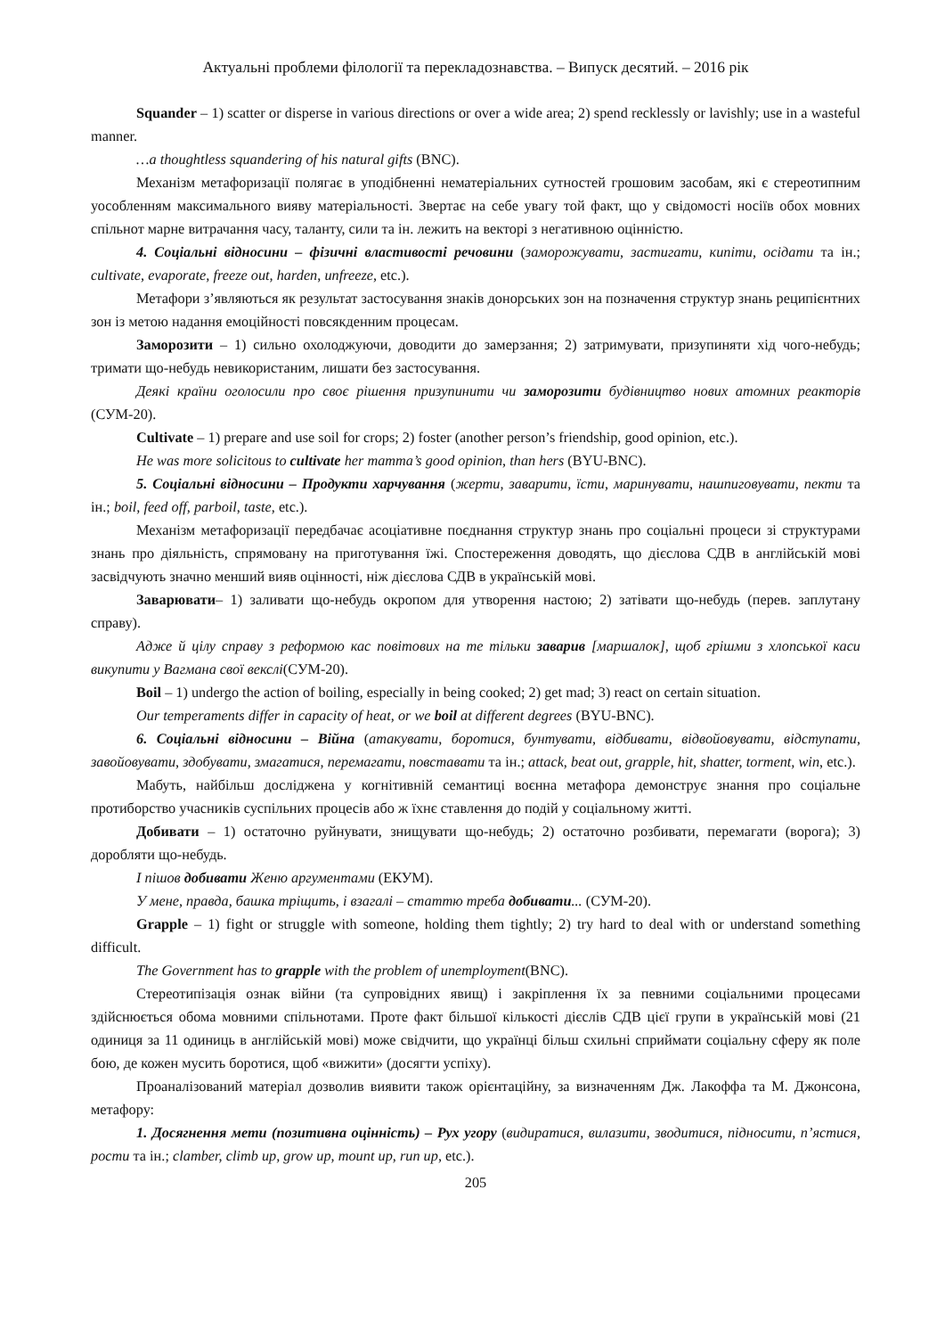Актуальні проблеми філології та перекладознавства. – Випуск десятий. – 2016 рік
Squander – 1) scatter or disperse in various directions or over a wide area; 2) spend recklessly or lavishly; use in a wasteful manner.
…a thoughtless squandering of his natural gifts (BNC).
Механізм метафоризації полягає в уподібненні нематеріальних сутностей грошовим засобам, які є стереотипним уособленням максимального вияву матеріальності. Звертає на себе увагу той факт, що у свідомості носіїв обох мовних спільнот марне витрачання часу, таланту, сили та ін. лежить на векторі з негативною оцінністю.
4. Соціальні відносини – фізичні властивості речовини (заморожувати, застигати, кипіти, осідати та ін.; cultivate, evaporate, freeze out, harden, unfreeze, etc.).
Метафори з’являються як результат застосування знаків донорських зон на позначення структур знань реципієнтних зон із метою надання емоційності повсякденним процесам.
Заморозити – 1) сильно охолоджуючи, доводити до замерзання; 2) затримувати, призупиняти хід чого-небудь; тримати що-небудь невикористаним, лишати без застосування.
Деякі країни оголосили про своє рішення призупинити чи заморозити будівництво нових атомних реакторів (СУМ-20).
Cultivate – 1) prepare and use soil for crops; 2) foster (another person’s friendship, good opinion, etc.).
He was more solicitous to cultivate her mamma’s good opinion, than hers (BYU-BNC).
5. Соціальні відносини – Продукти харчування (жерти, заварити, їсти, маринувати, нашпиговувати, пекти та ін.; boil, feed off, parboil, taste, etc.).
Механізм метафоризації передбачає асоціативне поєднання структур знань про соціальні процеси зі структурами знань про діяльність, спрямовану на приготування їжі. Спостереження доводять, що дієслова СДВ в англійській мові засвідчують значно менший вияв оцінності, ніж дієслова СДВ в українській мові.
Заварювати– 1) заливати що-небудь окропом для утворення настою; 2) затівати що-небудь (перев. заплутану справу).
Адже й цілу справу з реформою кас повітових на те тільки заварив [маршалок], щоб грішми з хлопської каси викупити у Вагмана свої векслі(СУМ-20).
Boil – 1) undergo the action of boiling, especially in being cooked; 2) get mad; 3) react on certain situation.
Our temperaments differ in capacity of heat, or we boil at different degrees (BYU-BNC).
6. Соціальні відносини – Війна (атакувати, боротися, бунтувати, відбивати, відвойовувати, відступати, завойовувати, здобувати, змагатися, перемагати, повставати та ін.; attack, beat out, grapple, hit, shatter, torment, win, etc.).
Мабуть, найбільш досліджена у когнітивній семантиці воєнна метафора демонструє знання про соціальне протиборство учасників суспільних процесів або ж їхнє ставлення до подій у соціальному житті.
Добивати – 1) остаточно руйнувати, знищувати що-небудь; 2) остаточно розбивати, перемагати (ворога); 3) доробляти що-небудь.
І пішов добивати Женю аргументами (ЕКУМ).
У мене, правда, башка тріщить, і взагалі – статтю треба добивати... (СУМ-20).
Grapple – 1) fight or struggle with someone, holding them tightly; 2) try hard to deal with or understand something difficult.
The Government has to grapple with the problem of unemployment(BNC).
Стереотипізація ознак війни (та супровідних явищ) і закріплення їх за певними соціальними процесами здійснюється обома мовними спільнотами. Проте факт більшої кількості дієслів СДВ цієї групи в українській мові (21 одиниця за 11 одиниць в англійській мові) може свідчити, що українці більш схильні сприймати соціальну сферу як поле бою, де кожен мусить боротися, щоб «вижити» (досягти успіху).
Проаналізований матеріал дозволив виявити також орієнтаційну, за визначенням Дж. Лакоффа та М. Джонсона, метафору:
1. Досягнення мети (позитивна оцінність) – Рух угору (видиратися, вилазити, зводитися, підносити, п’ястися, рости та ін.; clamber, climb up, grow up, mount up, run up, etc.).
205